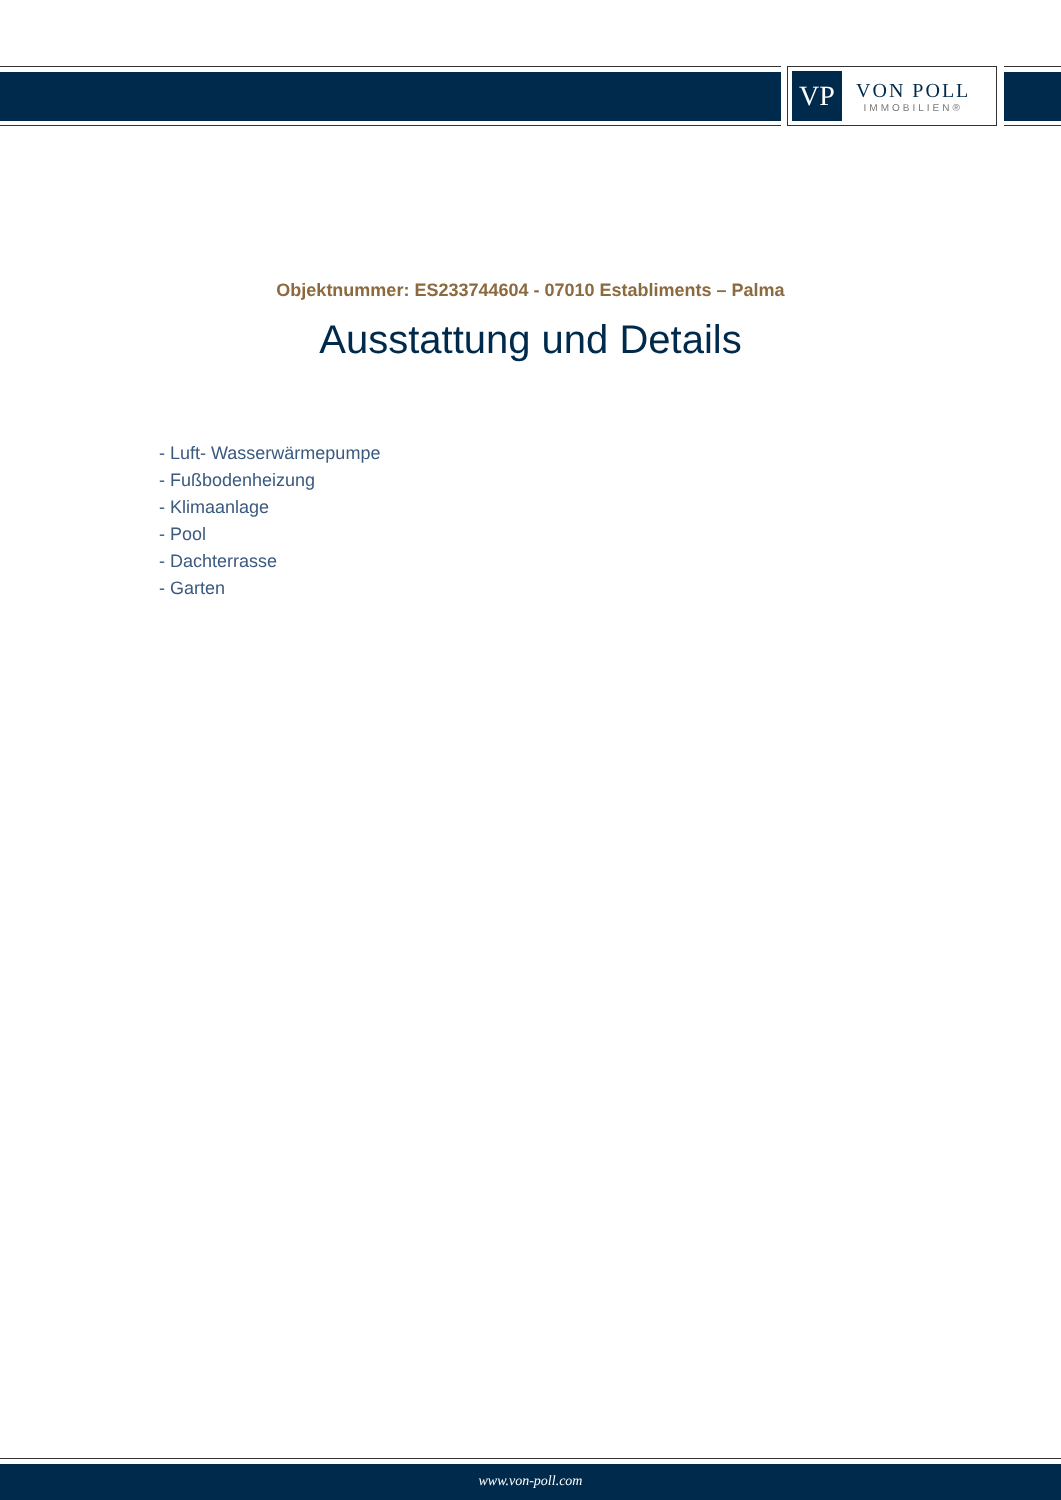VP
VON POLL
IMMOBILIEN®
Objektnummer: ES233744604 - 07010 Establiments – Palma
Ausstattung und Details
- Luft- Wasserwärmepumpe
- Fußbodenheizung
- Klimaanlage
- Pool
- Dachterrasse
- Garten
www.von-poll.com